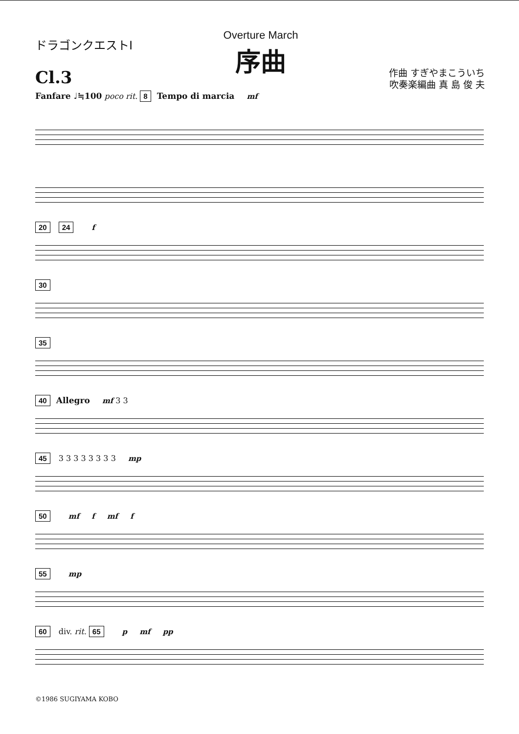ドラゴンクエストⅠ
Cl.3
Overture March
序曲
作曲 すぎやまこういち
吹奏楽編曲 真 島 俊 夫
Fanfare ♩≒100 poco rit. 8 Tempo di marcia mf
20 24 f
30
35
40 Allegro mf 3 3
45 3 3 3 3 3 3 3 3 mp
50 mf f mf f
55 mp
60 div. rit. 65 p mf pp
©1986 SUGIYAMA KOBO